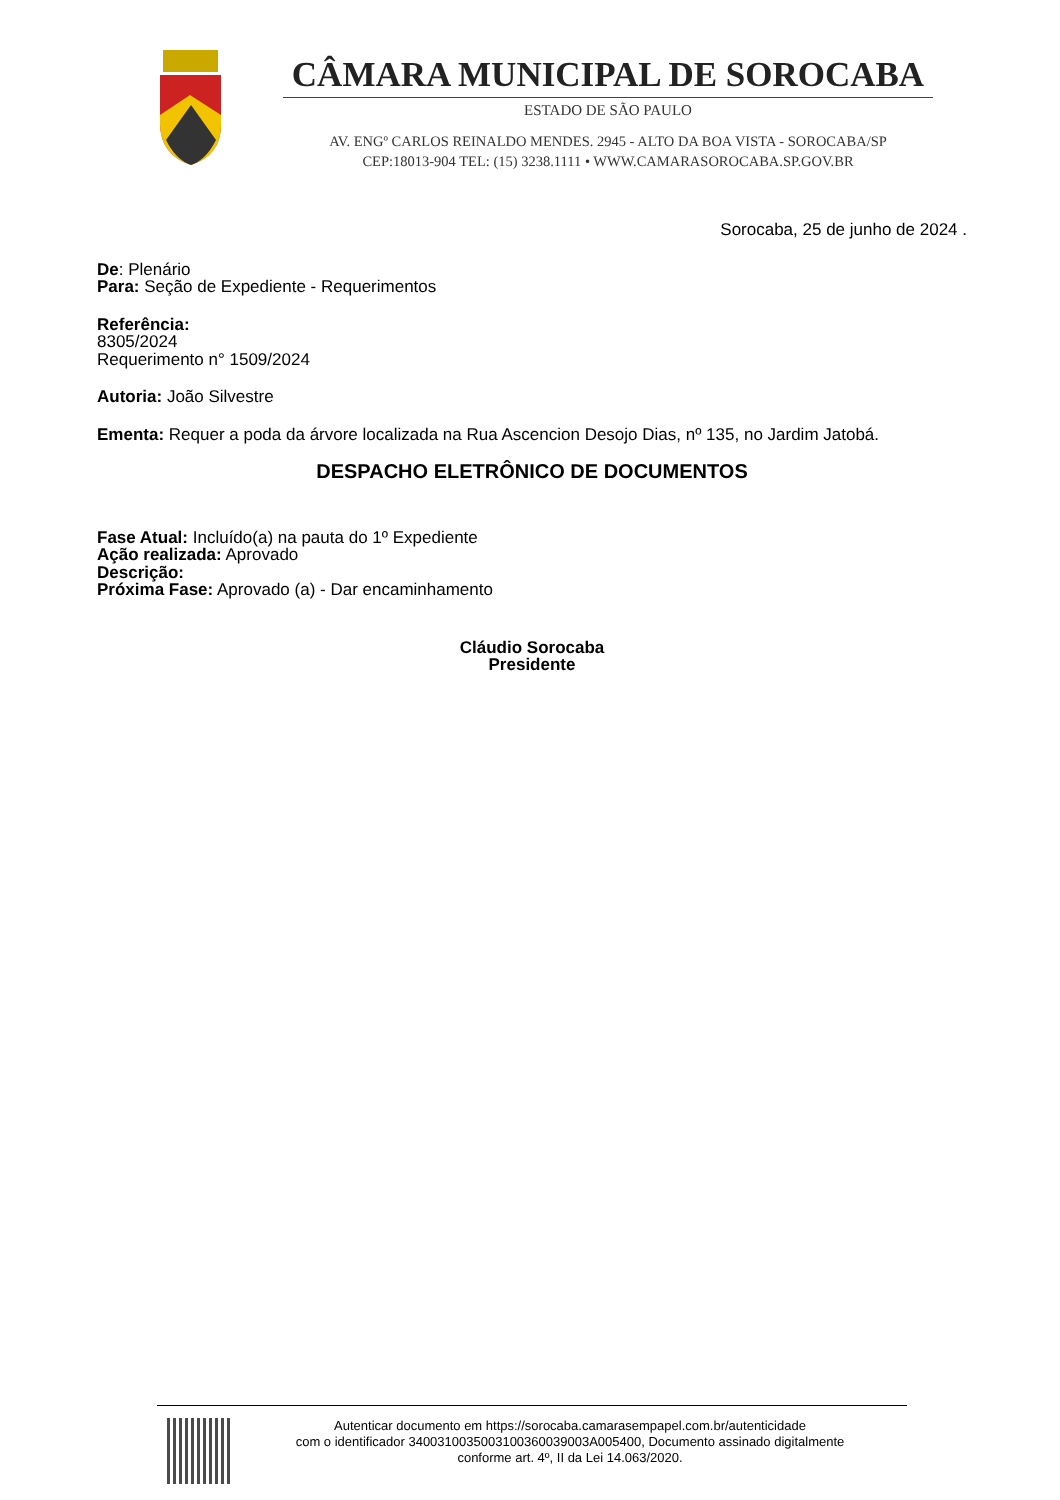CÂMARA MUNICIPAL DE SOROCABA
ESTADO DE SÃO PAULO
AV. ENGº CARLOS REINALDO MENDES. 2945 - ALTO DA BOA VISTA - SOROCABA/SP
CEP:18013-904 TEL: (15) 3238.1111 • WWW.CAMARASOROCABA.SP.GOV.BR
Sorocaba, 25 de junho de 2024 .
De: Plenário
Para: Seção de Expediente - Requerimentos
Referência:
8305/2024
Requerimento n° 1509/2024
Autoria: João Silvestre
Ementa: Requer a poda da árvore localizada na Rua Ascencion Desojo Dias, nº 135, no Jardim Jatobá.
DESPACHO ELETRÔNICO DE DOCUMENTOS
Fase Atual: Incluído(a) na pauta do 1º Expediente
Ação realizada: Aprovado
Descrição:
Próxima Fase: Aprovado (a) - Dar encaminhamento
Cláudio Sorocaba
Presidente
Autenticar documento em https://sorocaba.camarasempapel.com.br/autenticidade
com o identificador 3400310035003100360039003A005400, Documento assinado digitalmente
conforme art. 4º, II da Lei 14.063/2020.